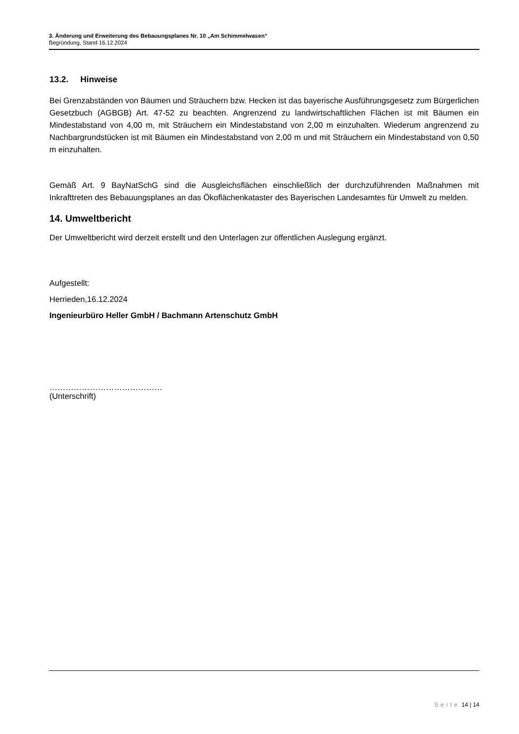3. Änderung und Erweiterung des Bebauungsplanes Nr. 10 „Am Schimmelwasen“
Begründung, Stand 16.12.2024
13.2. Hinweise
Bei Grenzabständen von Bäumen und Sträuchern bzw. Hecken ist das bayerische Ausführungsgesetz zum Bürgerlichen Gesetzbuch (AGBGB) Art. 47-52 zu beachten. Angrenzend zu landwirtschaftlichen Flächen ist mit Bäumen ein Mindestabstand von 4,00 m, mit Sträuchern ein Mindestabstand von 2,00 m einzuhalten. Wiederum angrenzend zu Nachbargrundstücken ist mit Bäumen ein Mindestabstand von 2,00 m und mit Sträuchern ein Mindestabstand von 0,50 m einzuhalten.
Gemäß Art. 9 BayNatSchG sind die Ausgleichsflächen einschließlich der durchzuführenden Maßnahmen mit Inkrafttreten des Bebauungsplanes an das Ökoflächenkataster des Bayerischen Landesamtes für Umwelt zu melden.
14. Umweltbericht
Der Umweltbericht wird derzeit erstellt und den Unterlagen zur öffentlichen Auslegung ergänzt.
Aufgestellt:
Herrieden,16.12.2024
Ingenieurbüro Heller GmbH / Bachmann Artenschutz GmbH
……………………………………
(Unterschrift)
Seite 14 | 14